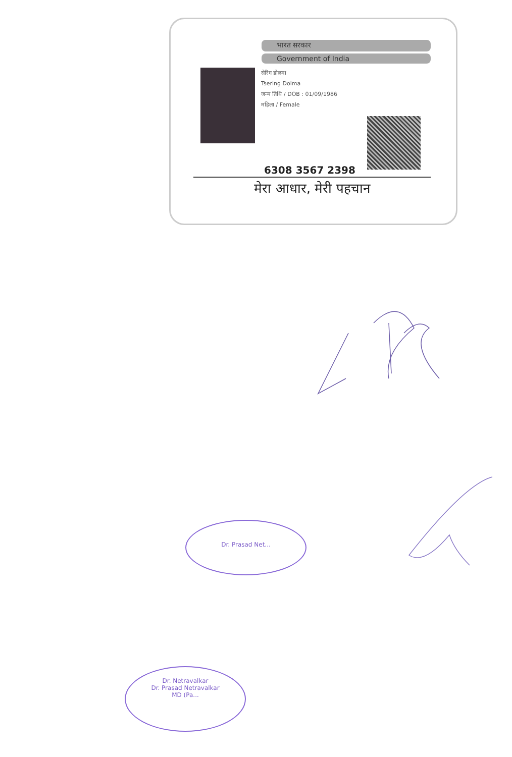भारत सरकार
Government of India
सेरिंग डोलमा
Tsering Dolma
जन्म तिथि / DOB : 01/09/1986
महिला / Female
6308 3567 2398
मेरा आधार, मेरी पहचान
Dr. Prasad Net...
Dr. Netravalkar
Dr. Prasad Netravalkar
MD (Pa...